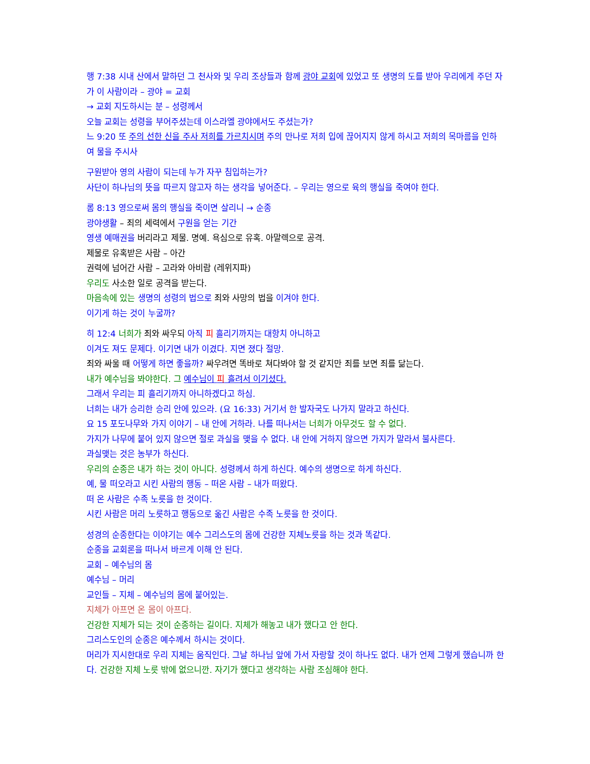행 7:38 시내 산에서 말하던 그 천사와 및 우리 조상들과 함께 광야 교회에 있었고 또 생명의 도를 받아 우리에게 주던 자가 이 사람이라 – 광야 = 교회
→ 교회 지도하시는 분 – 성령께서
오늘 교회는 성령을 부어주셨는데 이스라엘 광야에서도 주셨는가?
느 9:20 또 주의 선한 신을 주사 저희를 가르치시며 주의 만나로 저희 입에 끊어지지 않게 하시고 저희의 목마름을 인하여 물을 주시사
구원받아 영의 사람이 되는데 누가 자꾸 침입하는가?
사단이 하나님의 뜻을 따르지 않고자 하는 생각을 넣어준다. – 우리는 영으로 육의 행실을 죽여야 한다.
롬 8:13 영으로써 몸의 행실을 죽이면 살리니 → 순종
광야생활 – 죄의 세력에서 구원을 얻는 기간
영생 예매권을 버리라고 제물. 명예. 욕심으로 유혹. 아말렉으로 공격.
제물로 유혹받은 사람 – 아간
권력에 넘어간 사람 – 고라와 아비람 (레위지파)
우리도 사소한 일로 공격을 받는다.
마음속에 있는 생명의 성령의 법으로 죄와 사망의 법을 이겨야 한다.
이기게 하는 것이 누굴까?
히 12:4 너희가 죄와 싸우되 아직 피 흘리기까지는 대항치 아니하고
이겨도 져도 문제다. 이기면 내가 이겼다. 지면 졌다 절망.
죄와 싸울 때 어떻게 하면 좋을까? 싸우려면 똑바로 쳐다봐야 할 것 같지만 죄를 보면 죄를 닮는다.
내가 예수님을 봐야한다. 그 예수님이 피 흘려서 이기셨다.
그래서 우리는 피 흘리기까지 아니하겠다고 하심.
너희는 내가 승리한 승리 안에 있으라. (요 16:33) 거기서 한 발자국도 나가지 말라고 하신다.
요 15 포도나무와 가지 이야기 – 내 안에 거하라. 나를 떠나서는 너희가 아무것도 할 수 없다.
가지가 나무에 붙어 있지 않으면 절로 과실을 맺을 수 없다. 내 안에 거하지 않으면 가지가 말라서 불사른다.
과실맺는 것은 농부가 하신다.
우리의 순종은 내가 하는 것이 아니다. 성령께서 하게 하신다. 예수의 생명으로 하게 하신다.
예, 물 떠오라고 시킨 사람의 행동 – 떠온 사람 – 내가 떠왔다.
떠 온 사람은 수족 노릇을 한 것이다.
시킨 사람은 머리 노릇하고 행동으로 옮긴 사람은 수족 노릇을 한 것이다.
성경의 순종한다는 이야기는 예수 그리스도의 몸에 건강한 지체노릇을 하는 것과 똑같다.
순종을 교회론을 떠나서 바르게 이해 안 된다.
교회 – 예수님의 몸
예수님 – 머리
교인들 – 지체 – 예수님의 몸에 붙어있는.
지체가 아프면 온 몸이 아프다.
건강한 지체가 되는 것이 순종하는 길이다. 지체가 해놓고 내가 했다고 안 한다.
그리스도인의 순종은 예수께서 하시는 것이다.
머리가 지시한대로 우리 지체는 움직인다. 그날 하나님 앞에 가서 자랑할 것이 하나도 없다. 내가 언제 그렇게 했습니까 한다. 건강한 지체 노릇 밖에 없으니깐. 자기가 했다고 생각하는 사람 조심해야 한다.